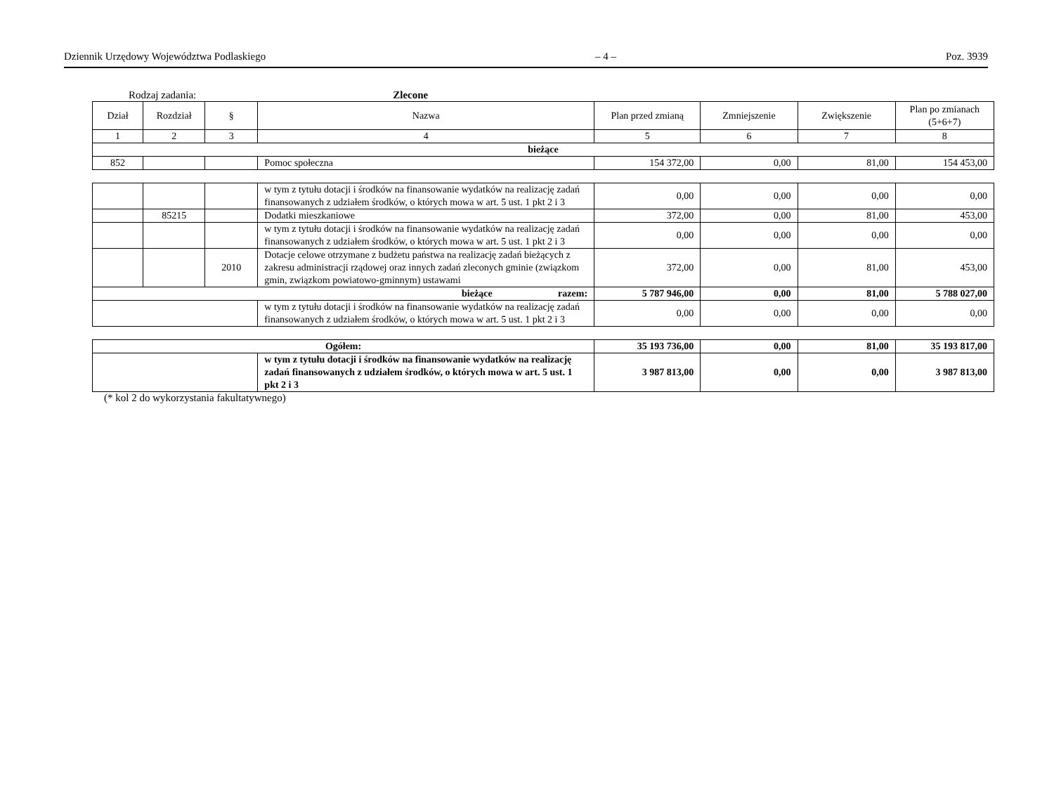Dziennik Urzędowy Województwa Podlaskiego – 4 – Poz. 3939
Rodzaj zadania: Zlecone
| Dział | Rozdział | § | Nazwa | Plan przed zmianą | Zmniejszenie | Zwiększenie | Plan po zmianach (5+6+7) |
| --- | --- | --- | --- | --- | --- | --- | --- |
| 1 | 2 | 3 | 4 | 5 | 6 | 7 | 8 |
| bieżące | | | | | | | |
| 852 | | | Pomoc społeczna | 154 372,00 | 0,00 | 81,00 | 154 453,00 |
| | | | w tym z tytułu dotacji i środków na finansowanie wydatków na realizację zadań finansowanych z udziałem środków, o których mowa w art. 5 ust. 1 pkt 2 i 3 | 0,00 | 0,00 | 0,00 | 0,00 |
| | 85215 | | Dodatki mieszkaniowe | 372,00 | 0,00 | 81,00 | 453,00 |
| | | | w tym z tytułu dotacji i środków na finansowanie wydatków na realizację zadań finansowanych z udziałem środków, o których mowa w art. 5 ust. 1 pkt 2 i 3 | 0,00 | 0,00 | 0,00 | 0,00 |
| | | 2010 | Dotacje celowe otrzymane z budżetu państwa na realizację zadań bieżących z zakresu administracji rządowej oraz innych zadań zleconych gminie (związkom gmin, związkom powiatowo-gminnym) ustawami | 372,00 | 0,00 | 81,00 | 453,00 |
| bieżące razem: | | | | 5 787 946,00 | 0,00 | 81,00 | 5 788 027,00 |
| | | | w tym z tytułu dotacji i środków na finansowanie wydatków na realizację zadań finansowanych z udziałem środków, o których mowa w art. 5 ust. 1 pkt 2 i 3 | 0,00 | 0,00 | 0,00 | 0,00 |
| Ogółem: | | | | 35 193 736,00 | 0,00 | 81,00 | 35 193 817,00 |
| | | | w tym z tytułu dotacji i środków na finansowanie wydatków na realizację zadań finansowanych z udziałem środków, o których mowa w art. 5 ust. 1 pkt 2 i 3 | 3 987 813,00 | 0,00 | 0,00 | 3 987 813,00 |
(* kol 2 do wykorzystania fakultatywnego)